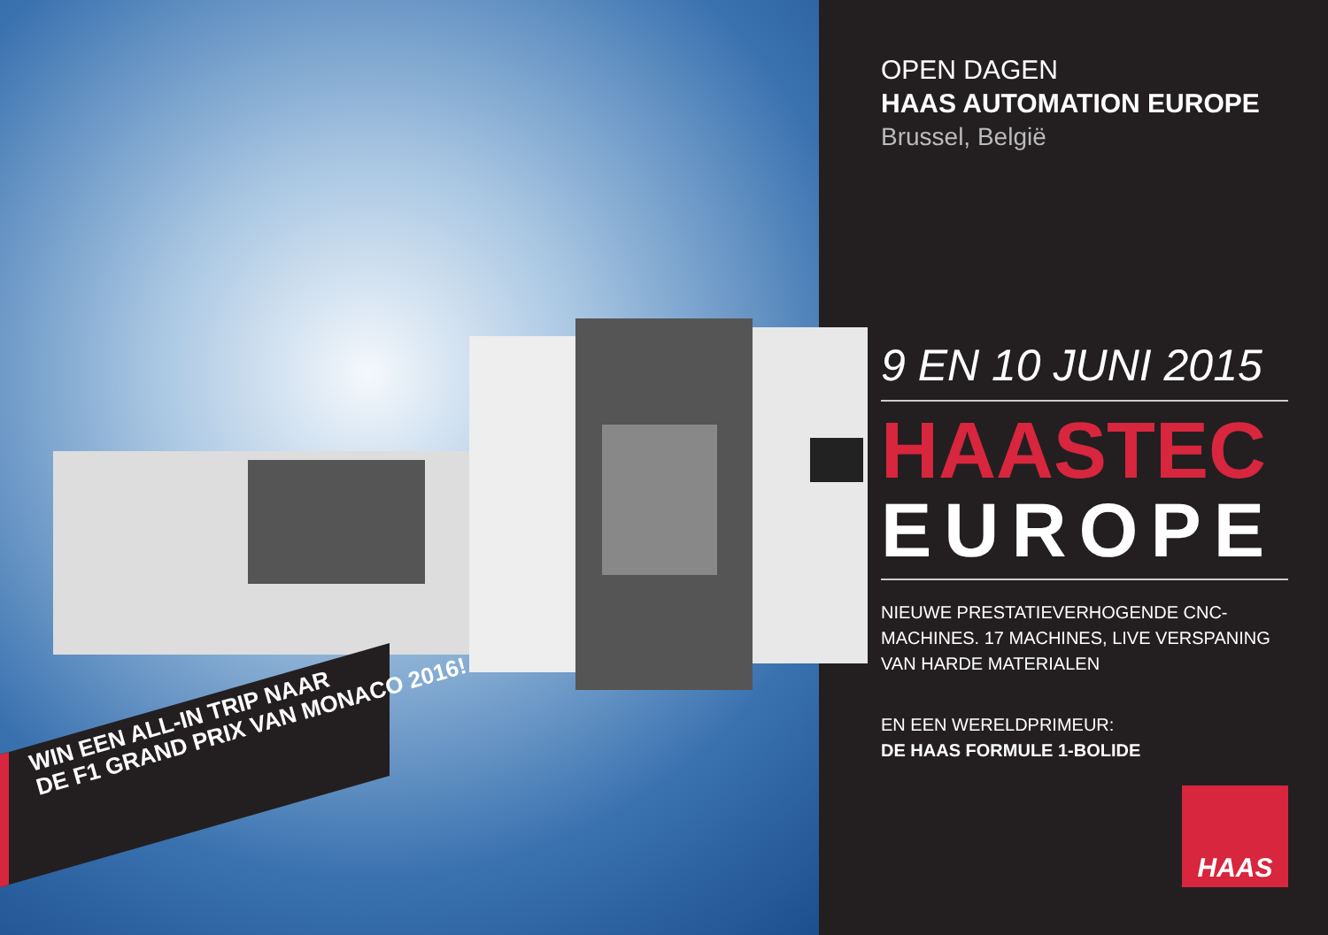WIN EEN ALL-IN TRIP NAAR
DE F1 GRAND PRIX VAN MONACO 2016!
OPEN DAGEN
HAAS AUTOMATION EUROPE
Brussel, België
9 EN 10 JUNI 2015
HAASTEC
EUROPE
NIEUWE PRESTATIEVERHOGENDE CNC-MACHINES. 17 MACHINES, LIVE VERSPANING VAN HARDE MATERIALEN
EN EEN WERELDPRIMEUR:
DE HAAS FORMULE 1-BOLIDE
HAAS